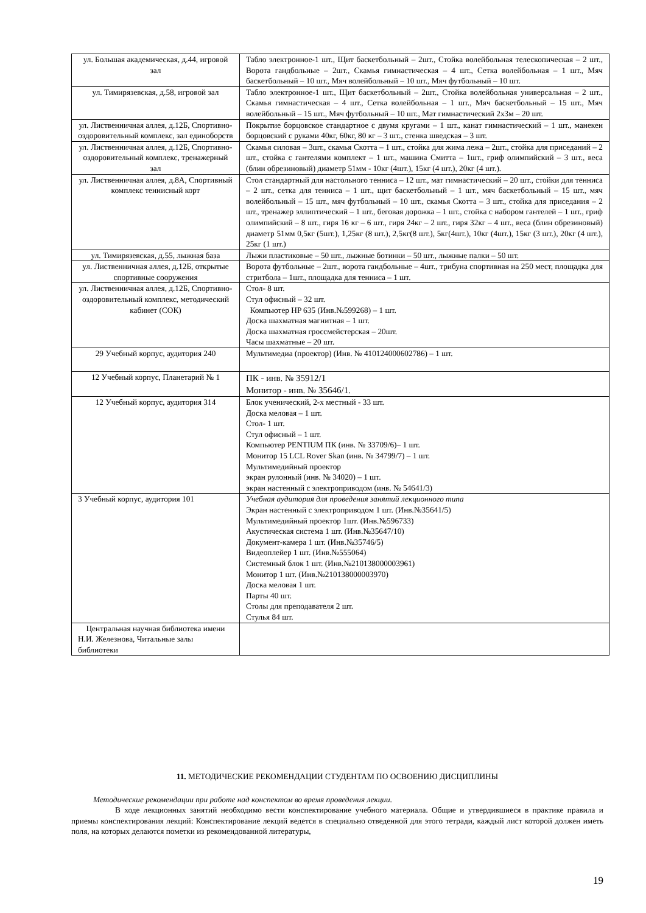| ул. Большая академическая, д.44, игровой зал | Табло электронное-1 шт., Щит баскетбольный – 2шт., Стойка волейбольная телескопическая – 2 шт., Ворота гандбольные – 2шт., Скамья гимнастическая – 4 шт., Сетка волейбольная – 1 шт., Мяч баскетбольный – 10 шт., Мяч волейбольный – 10 шт., Мяч футбольный – 10 шт. |
| ул. Тимирязевская, д.58, игровой зал | Табло электронное-1 шт., Щит баскетбольный – 2шт., Стойка волейбольная универсальная – 2 шт., Скамья гимнастическая – 4 шт., Сетка волейбольная – 1 шт., Мяч баскетбольный – 15 шт., Мяч волейбольный – 15 шт., Мяч футбольный – 10 шт., Мат гимнастический 2х3м – 20 шт. |
| ул. Лиственничная аллея, д.12Б, Спортивно-оздоровительный комплекс, зал единоборств | Покрытие борцовское стандартное с двумя кругами – 1 шт., канат гимнастический – 1 шт., манекен борцовский с руками 40кг, 60кг, 80 кг – 3 шт., стенка шведская – 3 шт. |
| ул. Лиственничная аллея, д.12Б, Спортивно-оздоровительный комплекс, тренажерный зал | Скамья силовая – 3шт., скамья Скотта – 1 шт., стойка для жима лежа – 2шт., стойка для приседаний – 2 шт., стойка с гантелями комплект – 1 шт., машина Смитта – 1шт., гриф олимпийский – 3 шт., веса (блин обрезиновый) диаметр 51мм - 10кг (4шт.), 15кг (4 шт.), 20кг (4 шт.). |
| ул. Лиственничная аллея, д.8А, Спортивный комплекс теннисный корт | Стол стандартный для настольного тенниса – 12 шт., мат гимнастический – 20 шт., стойки для тенниса – 2 шт., сетка для тенниса – 1 шт., щит баскетбольный – 1 шт., мяч баскетбольный – 15 шт., мяч волейбольный – 15 шт., мяч футбольный – 10 шт., скамья Скотта – 3 шт., стойка для приседания – 2 шт., тренажер эллиптический – 1 шт., беговая дорожка – 1 шт., стойка с набором гантелей – 1 шт., гриф олимпийский – 8 шт., гиря 16 кг – 6 шт., гиря 24кг – 2 шт., гиря 32кг – 4 шт., веса (блин обрезиновый) диаметр 51мм 0,5кг (5шт.), 1,25кг (8 шт.), 2,5кг(8 шт.), 5кг(4шт.), 10кг (4шт.), 15кг (3 шт.), 20кг (4 шт.), 25кг (1 шт.) |
| ул. Тимирязевская, д.55, лыжная база | Лыжи пластиковые – 50 шт., лыжные ботинки – 50 шт., лыжные палки – 50 шт. |
| ул. Лиственничная аллея, д.12Б, открытые спортивные сооружения | Ворота футбольные – 2шт., ворота гандбольные – 4шт., трибуна спортивная на 250 мест, площадка для стритбола – 1шт., площадка для тенниса – 1 шт. |
| ул. Лиственничная аллея, д.12Б, Спортивно-оздоровительный комплекс, методический кабинет (СОК) | Стол- 8 шт. Стул офисный – 32 шт. Компьютер HP 635 (Инв.№599268) – 1 шт. Доска шахматная магнитная – 1 шт. Доска шахматная гроссмейстерская – 20шт. Часы шахматные – 20 шт. |
| 29 Учебный корпус, аудитория 240 | Мультимедиа (проектор) (Инв. № 410124000602786) – 1 шт. |
| 12 Учебный корпус, Планетарий № 1 | ПК - инв. № 35912/1 Монитор - инв. № 35646/1. |
| 12 Учебный корпус, аудитория 314 | Блок ученический, 2-х местный - 33 шт. Доска меловая – 1 шт. Стол- 1 шт. Стул офисный – 1 шт. Компьютер PENTIUM ПК (инв. № 33709/6)– 1 шт. Монитор 15 LCL Rover Skan (инв. № 34799/7) – 1 шт. Мультимедийный проектор экран рулонный (инв. № 34020) – 1 шт. экран настенный с электроприводом (инв. № 54641/3) |
| 3 Учебный корпус, аудитория 101 | Учебная аудитория для проведения занятий лекционного типа Экран настенный с электроприводом 1 шт. (Инв.№35641/5) Мультимедийный проектор 1шт. (Инв.№596733) Акустическая система 1 шт. (Инв.№35647/10) Документ-камера 1 шт. (Инв.№35746/5) Видеоплейер 1 шт. (Инв.№555064) Системный блок 1 шт. (Инв.№210138000003961) Монитор 1 шт. (Инв.№210138000003970) Доска меловая 1 шт. Парты 40 шт. Столы для преподавателя 2 шт. Стулья 84 шт. |
| Центральная научная библиотека имени Н.И. Железнова, Читальные залы библиотеки | |
11. МЕТОДИЧЕСКИЕ РЕКОМЕНДАЦИИ СТУДЕНТАМ ПО ОСВОЕНИЮ ДИСЦИПЛИНЫ
Методические рекомендации при работе над конспектом во время проведения лекции.
В ходе лекционных занятий необходимо вести конспектирование учебного материала. Общие и утвердившиеся в практике правила и приемы конспектирования лекций: Конспектирование лекций ведется в специально отведенной для этого тетради, каждый лист которой должен иметь поля, на которых делаются пометки из рекомендованной литературы,
19